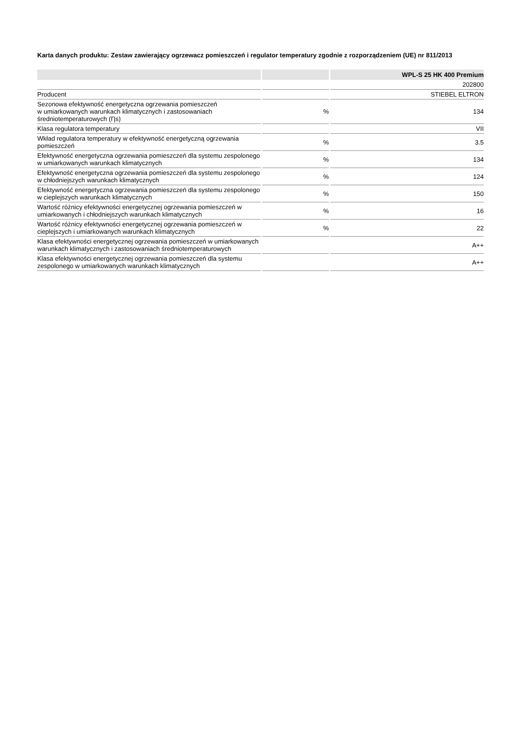Karta danych produktu: Zestaw zawierający ogrzewacz pomieszczeń i regulator temperatury zgodnie z rozporządzeniem (UE) nr 811/2013
| | | WPL-S 25 HK 400 Premium |
| --- | --- | --- |
| | | 202800 |
| Producent | | STIEBEL ELTRON |
| Sezonowa efektywność energetyczna ogrzewania pomieszczeń w umiarkowanych warunkach klimatycznych i zastosowaniach średniotemperaturowych (Ƞs) | % | 134 |
| Klasa regulatora temperatury | | VII |
| Wkład regulatora temperatury w efektywność energetyczną ogrzewania pomieszczeń | % | 3.5 |
| Efektywność energetyczna ogrzewania pomieszczeń dla systemu zespolonego w umiarkowanych warunkach klimatycznych | % | 134 |
| Efektywność energetyczna ogrzewania pomieszczeń dla systemu zespolonego w chłodniejszych warunkach klimatycznych | % | 124 |
| Efektywność energetyczna ogrzewania pomieszczeń dla systemu zespolonego w cieplejszych warunkach klimatycznych | % | 150 |
| Wartość różnicy efektywności energetycznej ogrzewania pomieszczeń w umiarkowanych i chłodniejszych warunkach klimatycznych | % | 16 |
| Wartość różnicy efektywności energetycznej ogrzewania pomieszczeń w cieplejszych i umiarkowanych warunkach klimatycznych | % | 22 |
| Klasa efektywności energetycznej ogrzewania pomieszczeń w umiarkowanych warunkach klimatycznych i zastosowaniach średniotemperaturowych | | A++ |
| Klasa efektywności energetycznej ogrzewania pomieszczeń dla systemu zespolonego w umiarkowanych warunkach klimatycznych | | A++ |